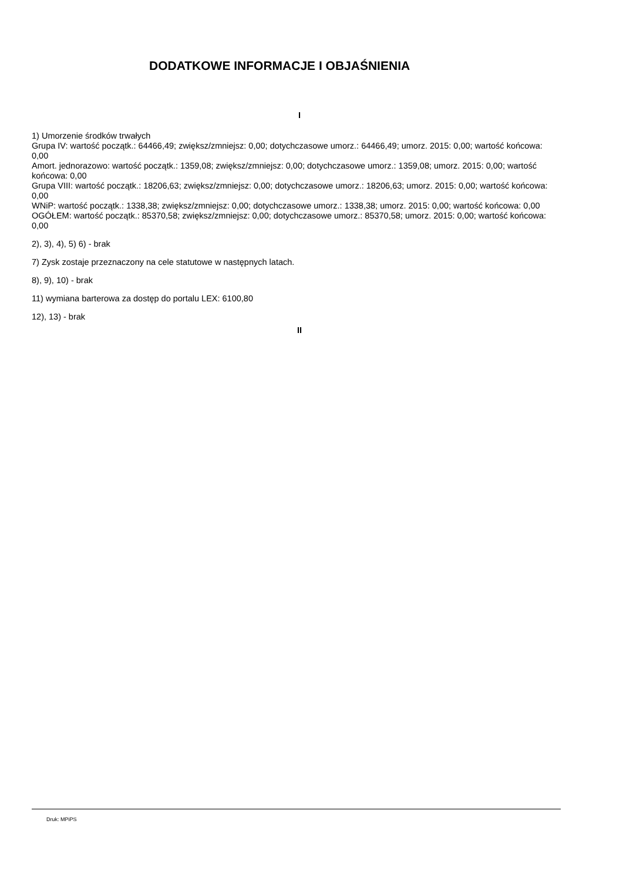DODATKOWE INFORMACJE I OBJAŚNIENIA
I
1) Umorzenie środków trwałych
Grupa IV: wartość początk.: 64466,49; zwiększ/zmniejsz: 0,00; dotychczasowe umorz.: 64466,49; umorz. 2015: 0,00; wartość końcowa: 0,00
Amort. jednorazowo: wartość początk.: 1359,08; zwiększ/zmniejsz: 0,00; dotychczasowe umorz.: 1359,08; umorz. 2015: 0,00; wartość końcowa: 0,00
Grupa VIII: wartość początk.: 18206,63; zwiększ/zmniejsz: 0,00; dotychczasowe umorz.: 18206,63; umorz. 2015: 0,00; wartość końcowa: 0,00
WNiP: wartość początk.: 1338,38; zwiększ/zmniejsz: 0,00; dotychczasowe umorz.: 1338,38; umorz. 2015: 0,00; wartość końcowa: 0,00
OGÓŁEM: wartość początk.: 85370,58; zwiększ/zmniejsz: 0,00; dotychczasowe umorz.: 85370,58; umorz. 2015: 0,00; wartość końcowa: 0,00
2), 3), 4), 5) 6) - brak
7) Zysk zostaje przeznaczony na cele statutowe w następnych latach.
8), 9), 10) - brak
11) wymiana barterowa za dostęp do portalu LEX: 6100,80
12), 13) - brak
II
Druk: MPiPS